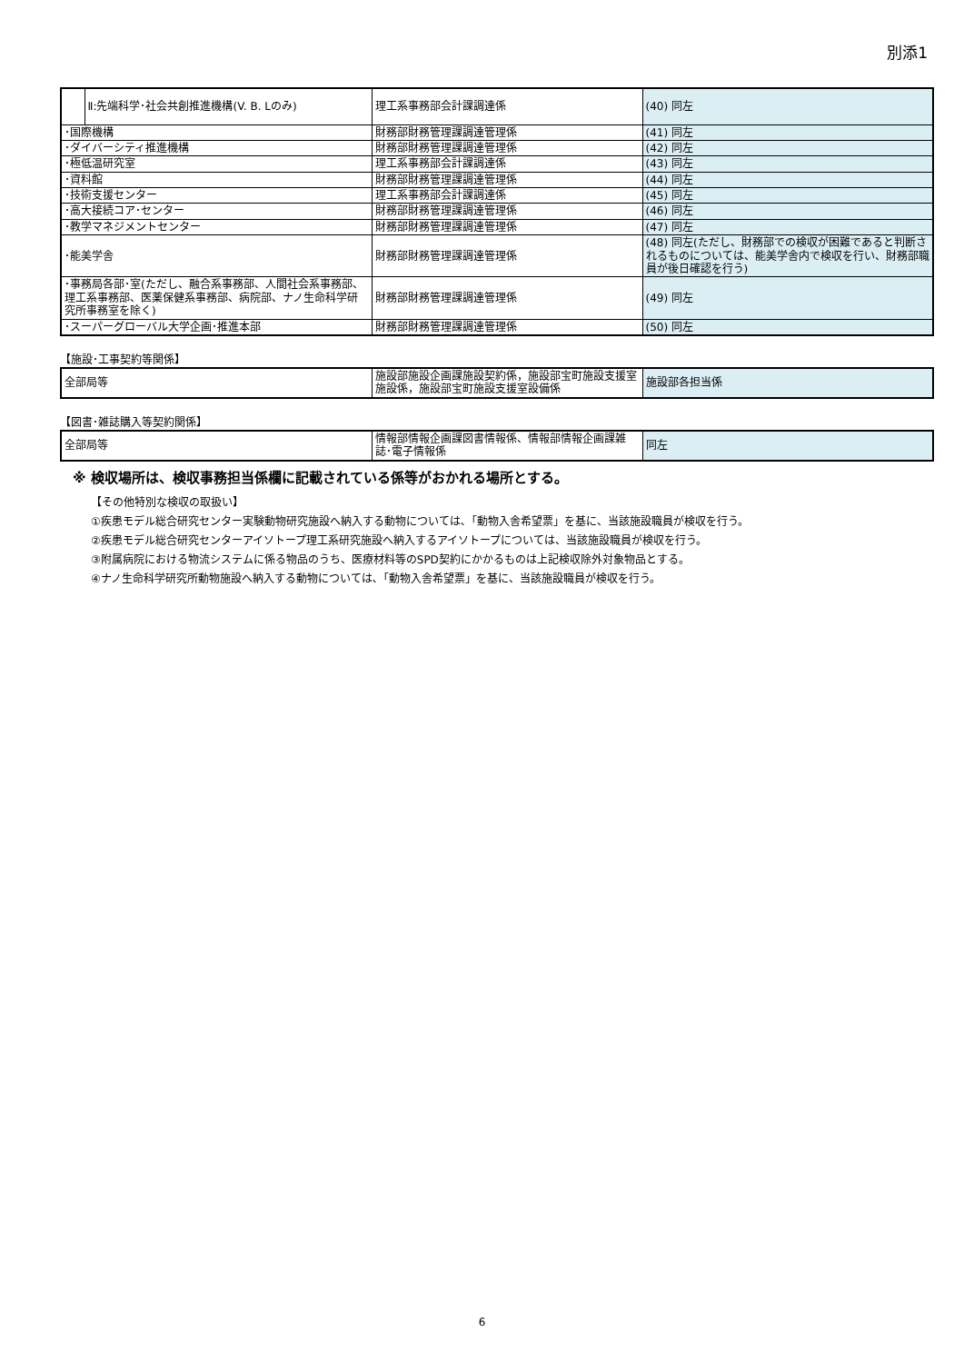別添1
| | Ⅱ:先端科学･社会共創推進機構(V. B. Lのみ) | 理工系事務部会計課調達係 | (40) 同左 |
| ･国際機構 | | 財務部財務管理課調達管理係 | (41) 同左 |
| ･ダイバーシティ推進機構 | | 財務部財務管理課調達管理係 | (42) 同左 |
| ･極低温研究室 | | 理工系事務部会計課調達係 | (43) 同左 |
| ･資料館 | | 財務部財務管理課調達管理係 | (44) 同左 |
| ･技術支援センター | | 理工系事務部会計課調達係 | (45) 同左 |
| ･高大接続コア･センター | | 財務部財務管理課調達管理係 | (46) 同左 |
| ･教学マネジメントセンター | | 財務部財務管理課調達管理係 | (47) 同左 |
| ･能美学舎 | | 財務部財務管理課調達管理係 | (48) 同左(ただし、財務部での検収が困難であると判断されるものについては、能美学舎内で検収を行い、財務部職員が後日確認を行う) |
| ･事務局各部･室(ただし、融合系事務部、人間社会系事務部、理工系事務部、医薬保健系事務部、病院部、ナノ生命科学研究所事務室を除く) | | 財務部財務管理課調達管理係 | (49) 同左 |
| ･スーパーグローバル大学企画･推進本部 | | 財務部財務管理課調達管理係 | (50) 同左 |
【施設･工事契約等関係】
| 全部局等 | 施設部施設企画課施設契約係，施設部宝町施設支援室施設係，施設部宝町施設支援室設備係 | 施設部各担当係 |
【図書･雑誌購入等契約関係】
| 全部局等 | 情報部情報企画課図書情報係、情報部情報企画課雑誌･電子情報係 | 同左 |
※ 検収場所は、検収事務担当係欄に記載されている係等がおかれる場所とする。
【その他特別な検収の取扱い】
①疾患モデル総合研究センター実験動物研究施設へ納入する動物については､「動物入舎希望票」を基に、当該施設職員が検収を行う。
②疾患モデル総合研究センターアイソトープ理工系研究施設へ納入するアイソトープについては、当該施設職員が検収を行う。
③附属病院における物流システムに係る物品のうち、医療材料等のSPD契約にかかるものは上記検収除外対象物品とする。
④ナノ生命科学研究所動物施設へ納入する動物については､「動物入舎希望票」を基に、当該施設職員が検収を行う。
6